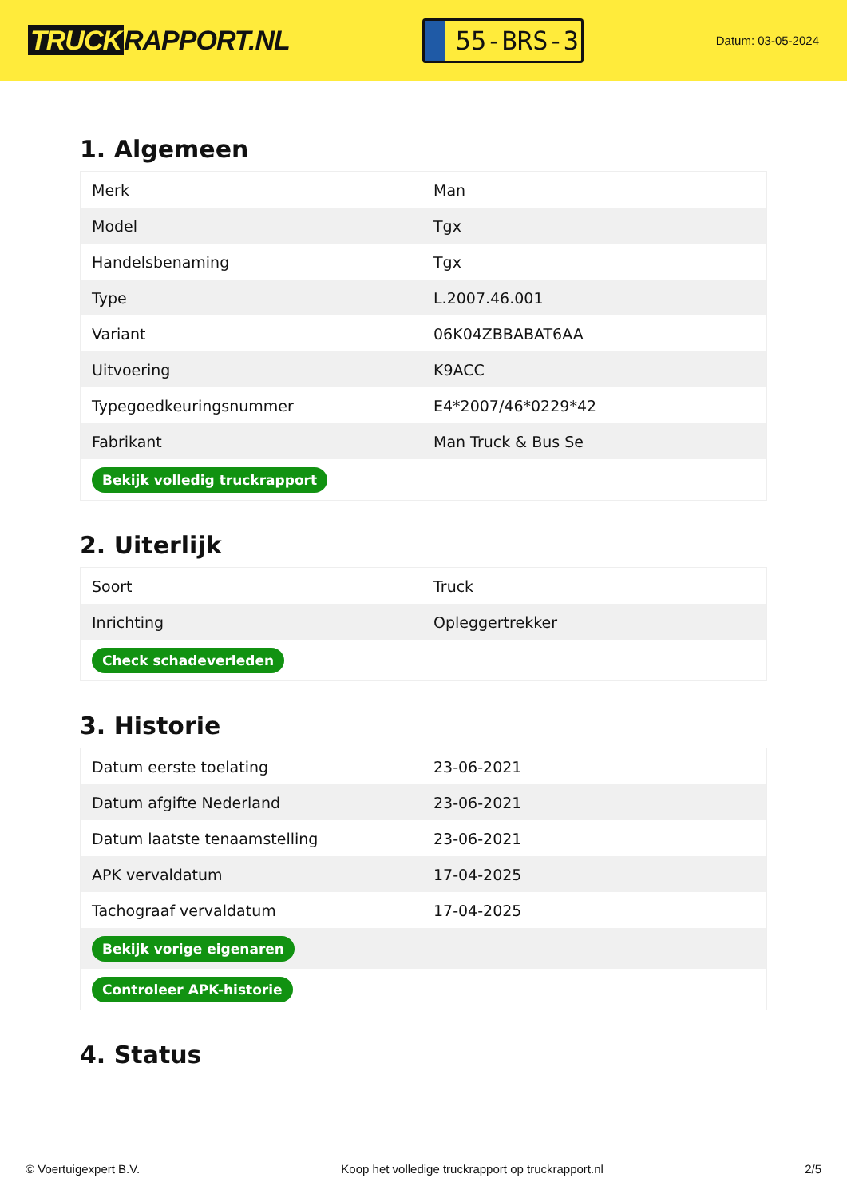TRUCK RAPPORT.NL
55-BRS-3
Datum: 03-05-2024
1. Algemeen
| Merk | Man |
| Model | Tgx |
| Handelsbenaming | Tgx |
| Type | L.2007.46.001 |
| Variant | 06K04ZBBABAT6AA |
| Uitvoering | K9ACC |
| Typegoedkeuringsnummer | E4*2007/46*0229*42 |
| Fabrikant | Man Truck & Bus Se |
| Bekijk volledig truckrapport | |
2. Uiterlijk
| Soort | Truck |
| Inrichting | Opleggertrekker |
| Check schadeverleden | |
3. Historie
| Datum eerste toelating | 23-06-2021 |
| Datum afgifte Nederland | 23-06-2021 |
| Datum laatste tenaamstelling | 23-06-2021 |
| APK vervaldatum | 17-04-2025 |
| Tachograaf vervaldatum | 17-04-2025 |
| Bekijk vorige eigenaren | |
| Controleer APK-historie | |
4. Status
© Voertuigexpert B.V. Koop het volledige truckrapport op truckrapport.nl 2/5